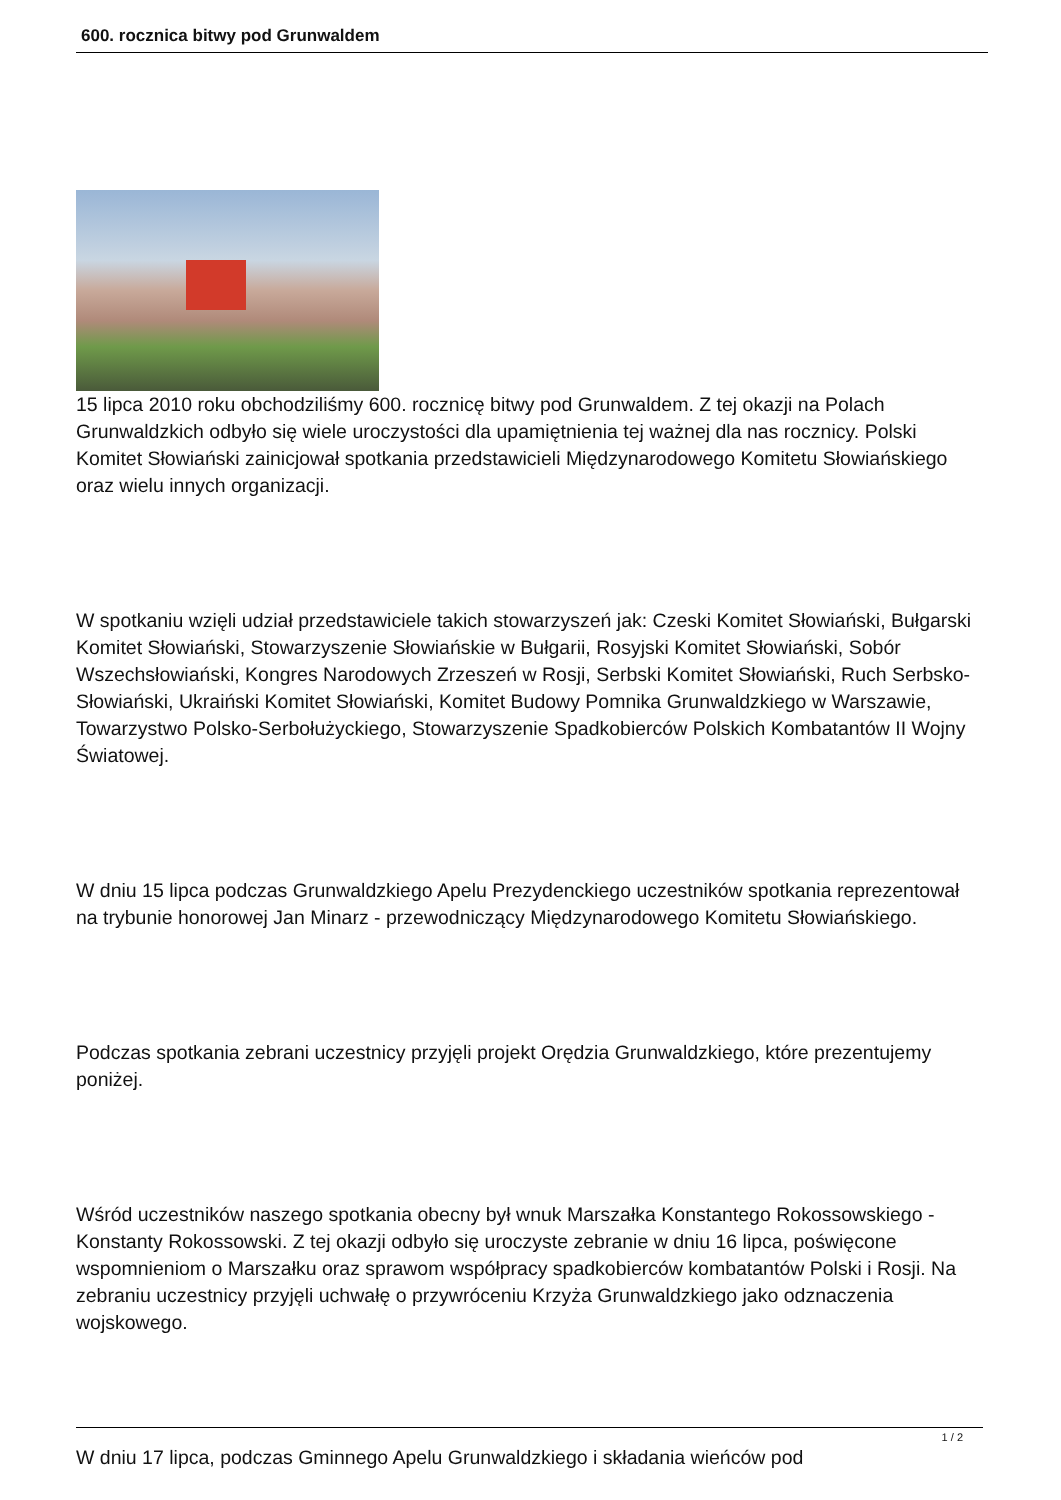600. rocznica bitwy pod Grunwaldem
15 lipca 2010 roku obchodziliśmy 600. rocznicę bitwy pod Grunwaldem. Z tej okazji na Polach Grunwaldzkich odbyło się wiele uroczystości dla upamiętnienia tej ważnej dla nas rocznicy. Polski Komitet Słowiański zainicjował spotkania przedstawicieli Międzynarodowego Komitetu Słowiańskiego oraz wielu innych organizacji.
W spotkaniu wzięli udział przedstawiciele takich stowarzyszeń jak: Czeski Komitet Słowiański, Bułgarski Komitet Słowiański, Stowarzyszenie Słowiańskie w Bułgarii, Rosyjski Komitet Słowiański, Sobór Wszechsłowiański, Kongres Narodowych Zrzeszeń w Rosji, Serbski Komitet Słowiański, Ruch Serbsko-Słowiański, Ukraiński Komitet Słowiański, Komitet Budowy Pomnika Grunwaldzkiego w Warszawie, Towarzystwo Polsko-Serbołużyckiego, Stowarzyszenie Spadkobierców Polskich Kombatantów II Wojny Światowej.
W dniu 15 lipca podczas Grunwaldzkiego Apelu Prezydenckiego uczestników spotkania reprezentował na trybunie honorowej Jan Minarz - przewodniczący Międzynarodowego Komitetu Słowiańskiego.
Podczas spotkania zebrani uczestnicy przyjęli projekt Orędzia Grunwaldzkiego, które prezentujemy poniżej.
Wśród uczestników naszego spotkania obecny był wnuk Marszałka Konstantego Rokossowskiego - Konstanty Rokossowski. Z tej okazji odbyło się uroczyste zebranie w dniu 16 lipca, poświęcone wspomnieniom o Marszałku oraz sprawom współpracy spadkobierców kombatantów Polski i Rosji. Na zebraniu uczestnicy przyjęli uchwałę o przywróceniu Krzyża Grunwaldzkiego jako odznaczenia wojskowego.
W dniu 17 lipca, podczas Gminnego Apelu Grunwaldzkiego i składania wieńców pod
1 / 2